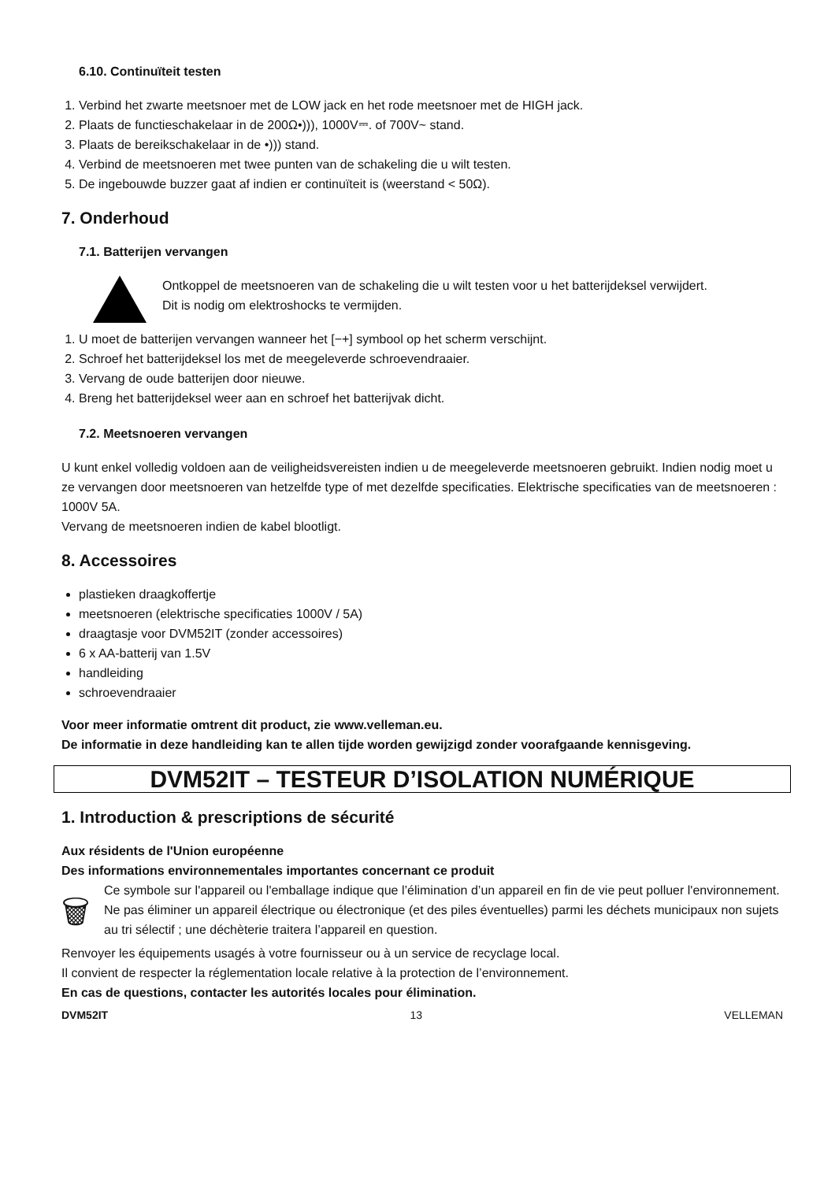6.10. Continuïteit testen
1. Verbind het zwarte meetsnoer met de LOW jack en het rode meetsnoer met de HIGH jack.
2. Plaats de functieschakelaar in de 200Ω•))), 1000V⎓. of 700V~ stand.
3. Plaats de bereikschakelaar in de •))) stand.
4. Verbind de meetsnoeren met twee punten van de schakeling die u wilt testen.
5. De ingebouwde buzzer gaat af indien er continuïteit is (weerstand < 50Ω).
7. Onderhoud
7.1. Batterijen vervangen
Ontkoppel de meetsnoeren van de schakeling die u wilt testen voor u het batterijdeksel verwijdert.
Dit is nodig om elektroshocks te vermijden.
1. U moet de batterijen vervangen wanneer het [−+] symbool op het scherm verschijnt.
2. Schroef het batterijdeksel los met de meegeleverde schroevendraaier.
3. Vervang de oude batterijen door nieuwe.
4. Breng het batterijdeksel weer aan en schroef het batterijvak dicht.
7.2. Meetsnoeren vervangen
U kunt enkel volledig voldoen aan de veiligheidsvereisten indien u de meegeleverde meetsnoeren gebruikt. Indien nodig moet u ze vervangen door meetsnoeren van hetzelfde type of met dezelfde specificaties. Elektrische specificaties van de meetsnoeren : 1000V 5A.
Vervang de meetsnoeren indien de kabel blootligt.
8. Accessoires
plastieken draagkoffertje
meetsnoeren (elektrische specificaties 1000V / 5A)
draagtasje voor DVM52IT (zonder accessoires)
6 x AA-batterij van 1.5V
handleiding
schroevendraaier
Voor meer informatie omtrent dit product, zie www.velleman.eu.
De informatie in deze handleiding kan te allen tijde worden gewijzigd zonder voorafgaande kennisgeving.
DVM52IT – TESTEUR D’ISOLATION NUMÉRIQUE
1. Introduction & prescriptions de sécurité
Aux résidents de l'Union européenne
Des informations environnementales importantes concernant ce produit
🗑
Ce symbole sur l'appareil ou l'emballage indique que l’élimination d’un appareil en fin de vie peut polluer l'environnement.
Ne pas éliminer un appareil électrique ou électronique (et des piles éventuelles) parmi les déchets municipaux non sujets au tri sélectif ; une déchèterie traitera l’appareil en question.
Renvoyer les équipements usagés à votre fournisseur ou à un service de recyclage local.
Il convient de respecter la réglementation locale relative à la protection de l’environnement.
En cas de questions, contacter les autorités locales pour élimination.
DVM52IT 13 VELLEMAN